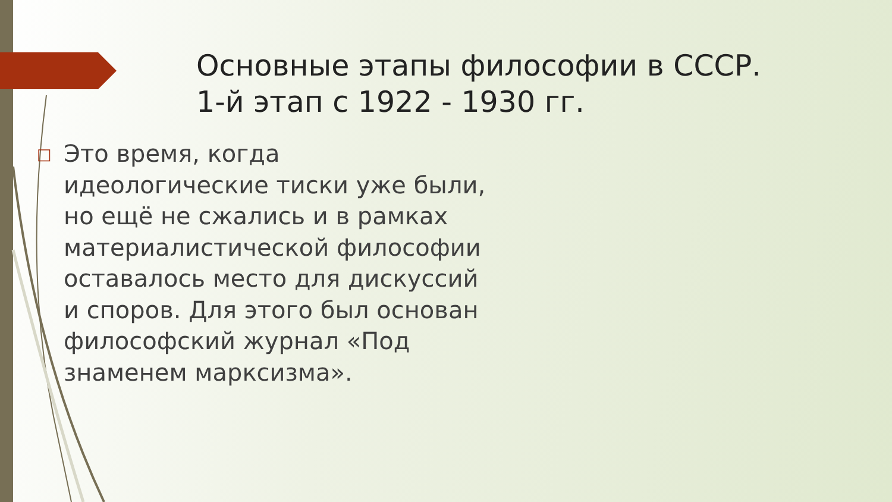Основные этапы философии в СССР.
1-й этап с 1922 - 1930 гг.
□
Это время, когда идеологические тиски уже были, но ещё не сжались и в рамках материалистической философии оставалось место для дискуссий и споров. Для этого был основан философский журнал «Под знаменем марксизма».